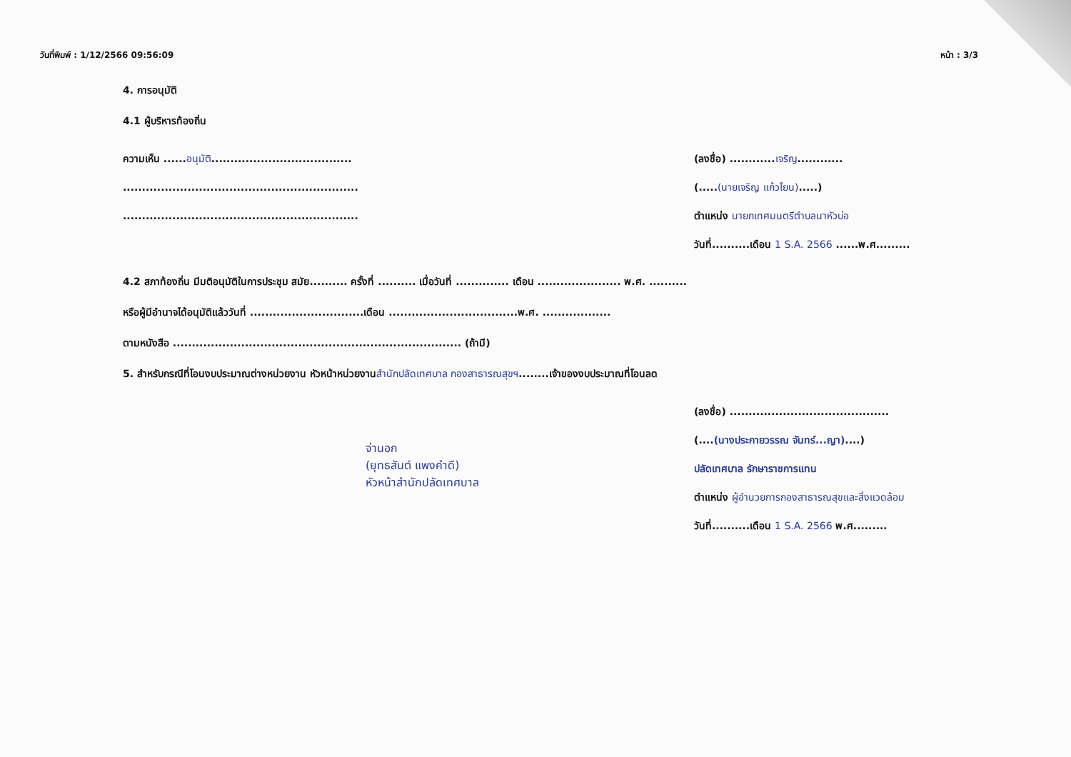วันที่พิมพ์ : 1/12/2566 09:56:09 หน้า : 3/3
4. การอนุมัติ
4.1 ผู้บริหารท้องถิ่น
ความเห็น ......อนุมัติ.....................................
..............................................................
..............................................................
(ลงชื่อ) ............เจริญ............
(.....(นายเจริญ แก้วโยน).....)
ตำแหน่ง นายกเทศมนตรีตำบลนาหัวบ่อ
วันที่..........เดือน 1 S.A. 2566 ......พ.ศ.........
4.2 สภาท้องถิ่น มีมติอนุมัติในการประชุม สมัย.......... ครั้งที่ .......... เมื่อวันที่ .............. เดือน ...................... พ.ศ. ..........
หรือผู้มีอำนาจได้อนุมัติแล้ววันที่ ..............................เดือน ..................................พ.ศ. ..................
ตามหนังสือ ............................................................................ (ถ้ามี)
5. สำหรับกรณีที่โอนงบประมาณต่างหน่วยงาน หัวหน้าหน่วยงานสำนักปลัดเทศบาล กองสาธารณสุขฯ........เจ้าของงบประมาณที่โอนลด
จ่านอก
(ยุทธสันต์ แพงคำดี)
หัวหน้าสำนักปลัดเทศบาล
(ลงชื่อ) ..........................................
(....(นางประกายวรรณ จันทร์...ญา)....)
ปลัดเทศบาล รักษาราชการแทน
ตำแหน่ง ผู้อำนวยการกองสาธารณสุขและสิ่งแวดล้อม
วันที่..........เดือน 1 S.A. 2566 พ.ศ.........